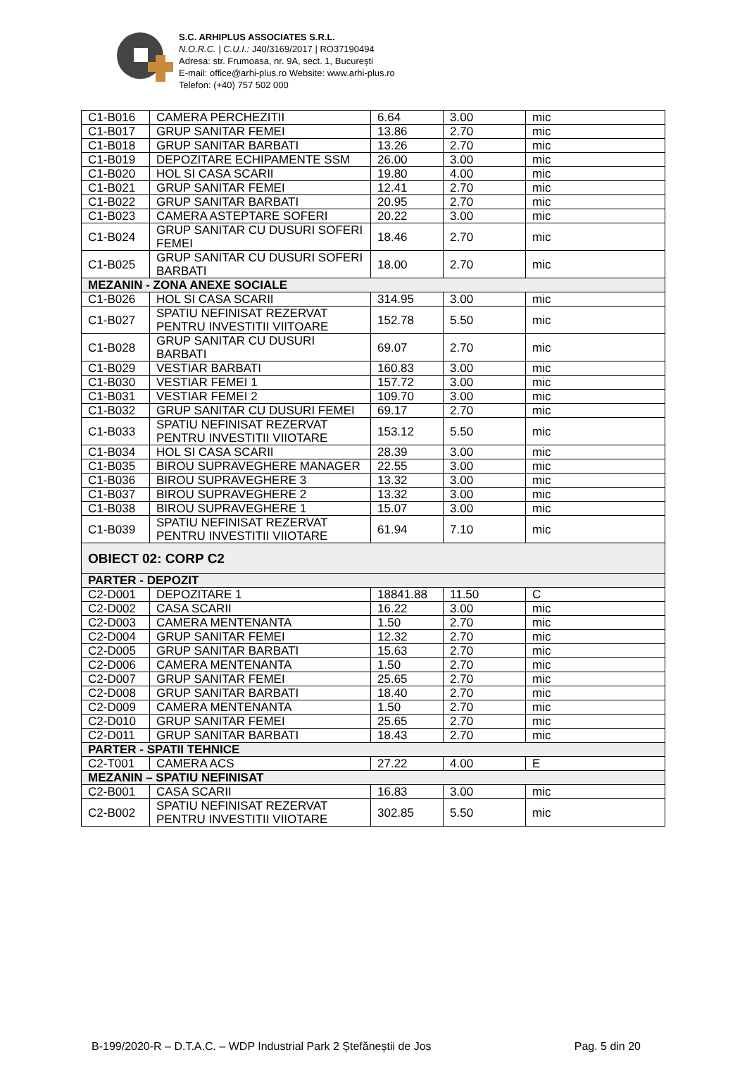S.C. ARHIPLUS ASSOCIATES S.R.L.
N.O.R.C. | C.U.I.: J40/3169/2017 | RO37190494
Adresa: str. Frumoasa, nr. 9A, sect. 1, București
E-mail: office@arhi-plus.ro Website: www.arhi-plus.ro
Telefon: (+40) 757 502 000
| C1-B016 | CAMERA PERCHEZITII | 6.64 | 3.00 | mic |
| C1-B017 | GRUP SANITAR FEMEI | 13.86 | 2.70 | mic |
| C1-B018 | GRUP SANITAR BARBATI | 13.26 | 2.70 | mic |
| C1-B019 | DEPOZITARE ECHIPAMENTE SSM | 26.00 | 3.00 | mic |
| C1-B020 | HOL SI CASA SCARII | 19.80 | 4.00 | mic |
| C1-B021 | GRUP SANITAR FEMEI | 12.41 | 2.70 | mic |
| C1-B022 | GRUP SANITAR BARBATI | 20.95 | 2.70 | mic |
| C1-B023 | CAMERA ASTEPTARE SOFERI | 20.22 | 3.00 | mic |
| C1-B024 | GRUP SANITAR CU DUSURI SOFERI FEMEI | 18.46 | 2.70 | mic |
| C1-B025 | GRUP SANITAR CU DUSURI SOFERI BARBATI | 18.00 | 2.70 | mic |
| MEZANIN - ZONA ANEXE SOCIALE | | | | |
| C1-B026 | HOL SI CASA SCARII | 314.95 | 3.00 | mic |
| C1-B027 | SPATIU NEFINISAT REZERVAT PENTRU INVESTITII VIITOARE | 152.78 | 5.50 | mic |
| C1-B028 | GRUP SANITAR CU DUSURI BARBATI | 69.07 | 2.70 | mic |
| C1-B029 | VESTIAR BARBATI | 160.83 | 3.00 | mic |
| C1-B030 | VESTIAR FEMEI 1 | 157.72 | 3.00 | mic |
| C1-B031 | VESTIAR FEMEI 2 | 109.70 | 3.00 | mic |
| C1-B032 | GRUP SANITAR CU DUSURI FEMEI | 69.17 | 2.70 | mic |
| C1-B033 | SPATIU NEFINISAT REZERVAT PENTRU INVESTITII VIIOTARE | 153.12 | 5.50 | mic |
| C1-B034 | HOL SI CASA SCARII | 28.39 | 3.00 | mic |
| C1-B035 | BIROU SUPRAVEGHERE MANAGER | 22.55 | 3.00 | mic |
| C1-B036 | BIROU SUPRAVEGHERE 3 | 13.32 | 3.00 | mic |
| C1-B037 | BIROU SUPRAVEGHERE 2 | 13.32 | 3.00 | mic |
| C1-B038 | BIROU SUPRAVEGHERE 1 | 15.07 | 3.00 | mic |
| C1-B039 | SPATIU NEFINISAT REZERVAT PENTRU INVESTITII VIIOTARE | 61.94 | 7.10 | mic |
| OBIECT 02: CORP C2 | | | | |
| PARTER - DEPOZIT | | | | |
| C2-D001 | DEPOZITARE 1 | 18841.88 | 11.50 | C |
| C2-D002 | CASA SCARII | 16.22 | 3.00 | mic |
| C2-D003 | CAMERA MENTENANTA | 1.50 | 2.70 | mic |
| C2-D004 | GRUP SANITAR FEMEI | 12.32 | 2.70 | mic |
| C2-D005 | GRUP SANITAR BARBATI | 15.63 | 2.70 | mic |
| C2-D006 | CAMERA MENTENANTA | 1.50 | 2.70 | mic |
| C2-D007 | GRUP SANITAR FEMEI | 25.65 | 2.70 | mic |
| C2-D008 | GRUP SANITAR BARBATI | 18.40 | 2.70 | mic |
| C2-D009 | CAMERA MENTENANTA | 1.50 | 2.70 | mic |
| C2-D010 | GRUP SANITAR FEMEI | 25.65 | 2.70 | mic |
| C2-D011 | GRUP SANITAR BARBATI | 18.43 | 2.70 | mic |
| PARTER - SPATII TEHNICE | | | | |
| C2-T001 | CAMERA ACS | 27.22 | 4.00 | E |
| MEZANIN – SPATIU NEFINISAT | | | | |
| C2-B001 | CASA SCARII | 16.83 | 3.00 | mic |
| C2-B002 | SPATIU NEFINISAT REZERVAT PENTRU INVESTITII VIIOTARE | 302.85 | 5.50 | mic |
B-199/2020-R – D.T.A.C. – WDP Industrial Park 2 Ștefăneștii de Jos Pag. 5 din 20